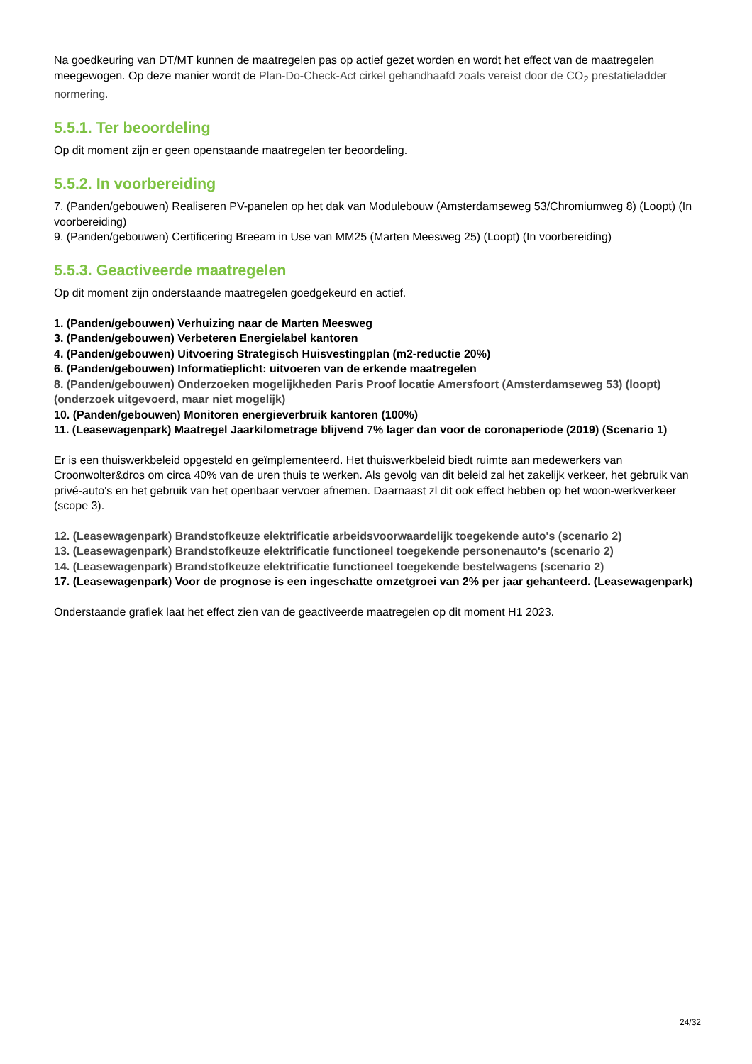Na goedkeuring van DT/MT kunnen de maatregelen pas op actief gezet worden en wordt het effect van de maatregelen meegewogen. Op deze manier wordt de Plan-Do-Check-Act cirkel gehandhaafd zoals vereist door de CO<sub>2</sub> prestatieladder normering.
5.5.1. Ter beoordeling
Op dit moment zijn er geen openstaande maatregelen ter beoordeling.
5.5.2. In voorbereiding
7. (Panden/gebouwen) Realiseren PV-panelen op het dak van Modulebouw (Amsterdamseweg 53/Chromiumweg 8) (Loopt) (In voorbereiding)
9. (Panden/gebouwen) Certificering Breeam in Use van MM25 (Marten Meesweg 25) (Loopt) (In voorbereiding)
5.5.3. Geactiveerde maatregelen
Op dit moment zijn onderstaande maatregelen goedgekeurd en actief.
1. (Panden/gebouwen) Verhuizing naar de Marten Meesweg
3. (Panden/gebouwen) Verbeteren Energielabel kantoren
4. (Panden/gebouwen) Uitvoering Strategisch Huisvestingplan (m2-reductie 20%)
6. (Panden/gebouwen) Informatieplicht: uitvoeren van de erkende maatregelen
8. (Panden/gebouwen) Onderzoeken mogelijkheden Paris Proof locatie Amersfoort (Amsterdamseweg 53) (loopt) (onderzoek uitgevoerd, maar niet mogelijk)
10. (Panden/gebouwen) Monitoren energieverbruik kantoren (100%)
11. (Leasewagenpark) Maatregel Jaarkilometrage blijvend 7% lager dan voor de coronaperiode (2019) (Scenario 1)
Er is een thuiswerkbeleid opgesteld en geïmplementeerd. Het thuiswerkbeleid biedt ruimte aan medewerkers van Croonwolter&dros om circa 40% van de uren thuis te werken. Als gevolg van dit beleid zal het zakelijk verkeer, het gebruik van privé-auto's en het gebruik van het openbaar vervoer afnemen. Daarnaast zl dit ook effect hebben op het woon-werkverkeer (scope 3).
12. (Leasewagenpark) Brandstofkeuze elektrificatie arbeidsvoorwaardelijk toegekende auto's (scenario 2)
13. (Leasewagenpark) Brandstofkeuze elektrificatie functioneel toegekende personenauto's (scenario 2)
14. (Leasewagenpark) Brandstofkeuze elektrificatie functioneel toegekende bestelwagens (scenario 2)
17. (Leasewagenpark) Voor de prognose is een ingeschatte omzetgroei van 2% per jaar gehanteerd. (Leasewagenpark)
Onderstaande grafiek laat het effect zien van de geactiveerde maatregelen op dit moment H1 2023.
24/32